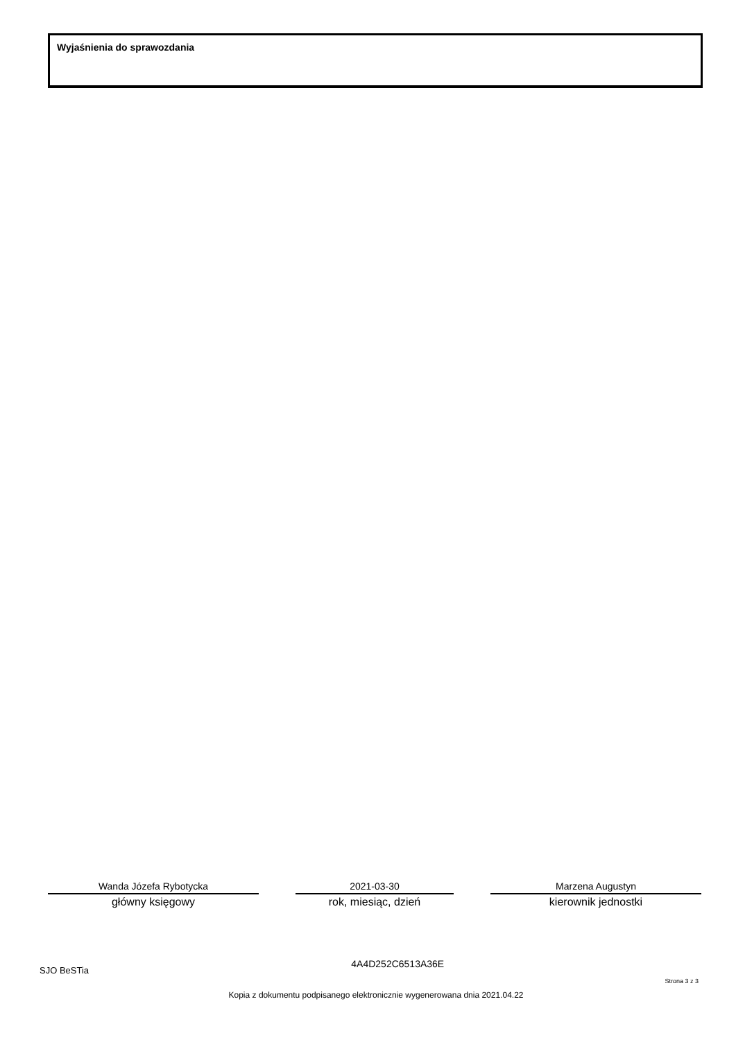Wyjaśnienia do sprawozdania
Wanda Józefa Rybotycka
główny księgowy
2021-03-30
rok, miesiąc, dzień
Marzena Augustyn
kierownik jednostki
SJO BeSTia 4A4D252C6513A36E Strona 3 z 3
Kopia z dokumentu podpisanego elektronicznie wygenerowana dnia 2021.04.22